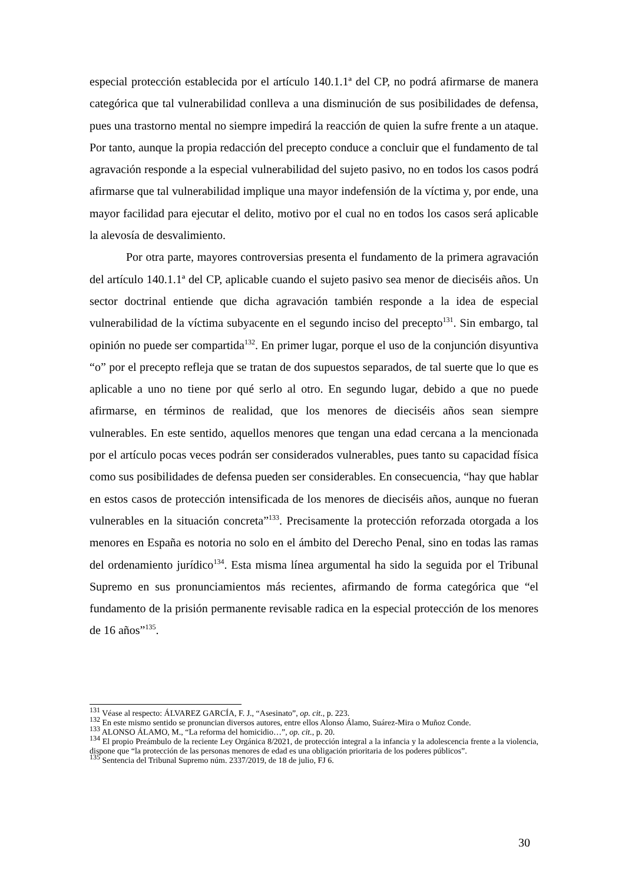especial protección establecida por el artículo 140.1.1ª del CP, no podrá afirmarse de manera categórica que tal vulnerabilidad conlleva a una disminución de sus posibilidades de defensa, pues una trastorno mental no siempre impedirá la reacción de quien la sufre frente a un ataque. Por tanto, aunque la propia redacción del precepto conduce a concluir que el fundamento de tal agravación responde a la especial vulnerabilidad del sujeto pasivo, no en todos los casos podrá afirmarse que tal vulnerabilidad implique una mayor indefensión de la víctima y, por ende, una mayor facilidad para ejecutar el delito, motivo por el cual no en todos los casos será aplicable la alevosía de desvalimiento.
Por otra parte, mayores controversias presenta el fundamento de la primera agravación del artículo 140.1.1ª del CP, aplicable cuando el sujeto pasivo sea menor de dieciséis años. Un sector doctrinal entiende que dicha agravación también responde a la idea de especial vulnerabilidad de la víctima subyacente en el segundo inciso del precepto<sup>131</sup>. Sin embargo, tal opinión no puede ser compartida<sup>132</sup>. En primer lugar, porque el uso de la conjunción disyuntiva “o” por el precepto refleja que se tratan de dos supuestos separados, de tal suerte que lo que es aplicable a uno no tiene por qué serlo al otro. En segundo lugar, debido a que no puede afirmarse, en términos de realidad, que los menores de dieciséis años sean siempre vulnerables. En este sentido, aquellos menores que tengan una edad cercana a la mencionada por el artículo pocas veces podrán ser considerados vulnerables, pues tanto su capacidad física como sus posibilidades de defensa pueden ser considerables. En consecuencia, “hay que hablar en estos casos de protección intensificada de los menores de dieciséis años, aunque no fueran vulnerables en la situación concreta”<sup>133</sup>. Precisamente la protección reforzada otorgada a los menores en España es notoria no solo en el ámbito del Derecho Penal, sino en todas las ramas del ordenamiento jurídico<sup>134</sup>. Esta misma línea argumental ha sido la seguida por el Tribunal Supremo en sus pronunciamientos más recientes, afirmando de forma categórica que “el fundamento de la prisión permanente revisable radica en la especial protección de los menores de 16 años”<sup>135</sup>.
<sup>131</sup> Véase al respecto: ÁLVAREZ GARCÍA, F. J., “Asesinato”, op. cit., p. 223.
<sup>132</sup> En este mismo sentido se pronuncian diversos autores, entre ellos Alonso Álamo, Suárez-Mira o Muñoz Conde.
<sup>133</sup> ALONSO ÁLAMO, M., “La reforma del homicidio…”, op. cit., p. 20.
<sup>134</sup> El propio Preámbulo de la reciente Ley Orgánica 8/2021, de protección integral a la infancia y la adolescencia frente a la violencia, dispone que “la protección de las personas menores de edad es una obligación prioritaria de los poderes públicos”.
<sup>135</sup> Sentencia del Tribunal Supremo núm. 2337/2019, de 18 de julio, FJ 6.
30